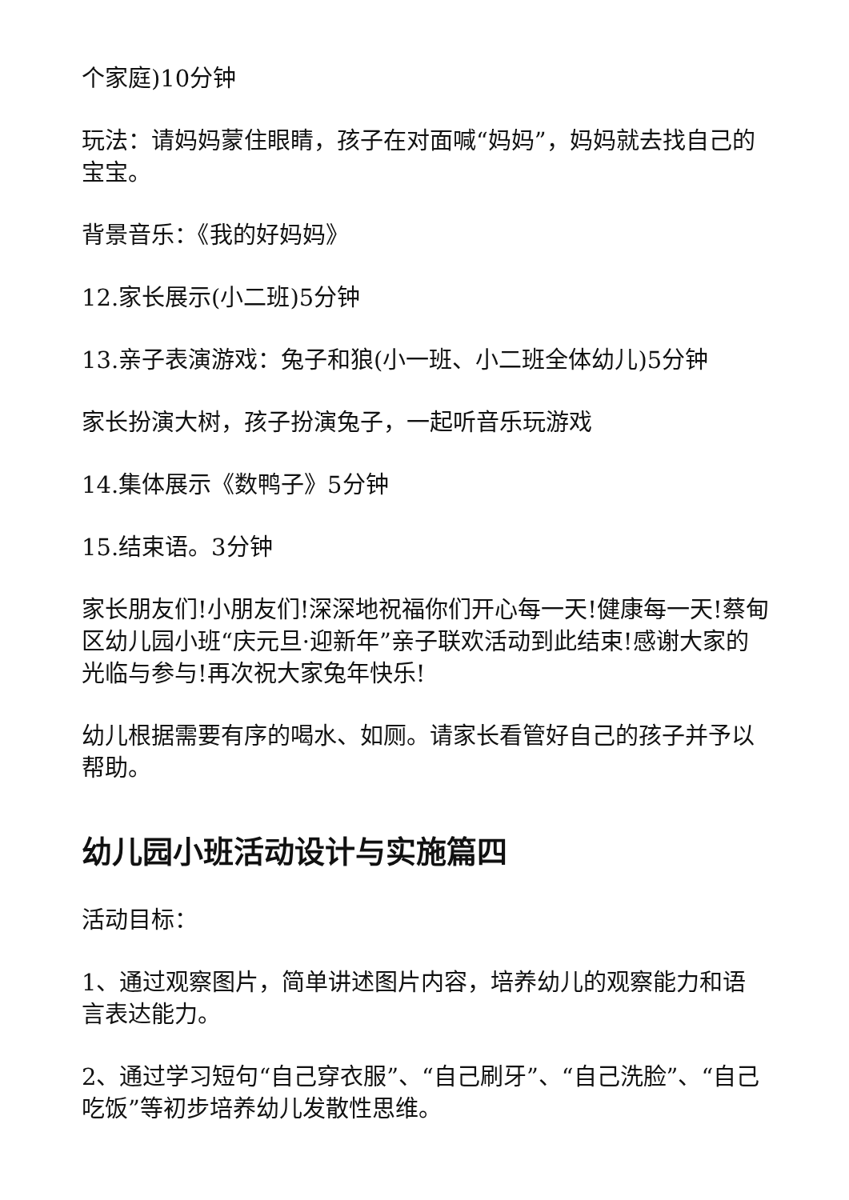个家庭)10分钟
玩法：请妈妈蒙住眼睛，孩子在对面喊“妈妈”，妈妈就去找自己的宝宝。
背景音乐：《我的好妈妈》
12.家长展示(小二班)5分钟
13.亲子表演游戏：兔子和狼(小一班、小二班全体幼儿)5分钟
家长扮演大树，孩子扮演兔子，一起听音乐玩游戏
14.集体展示《数鸭子》5分钟
15.结束语。3分钟
家长朋友们!小朋友们!深深地祝福你们开心每一天!健康每一天!蔡甸区幼儿园小班“庆元旦·迎新年”亲子联欢活动到此结束!感谢大家的光临与参与!再次祝大家兔年快乐!
幼儿根据需要有序的喝水、如厕。请家长看管好自己的孩子并予以帮助。
幼儿园小班活动设计与实施篇四
活动目标：
1、通过观察图片，简单讲述图片内容，培养幼儿的观察能力和语言表达能力。
2、通过学习短句“自己穿衣服”、“自己刷牙”、“自己洗脸”、“自己吃饭”等初步培养幼儿发散性思维。